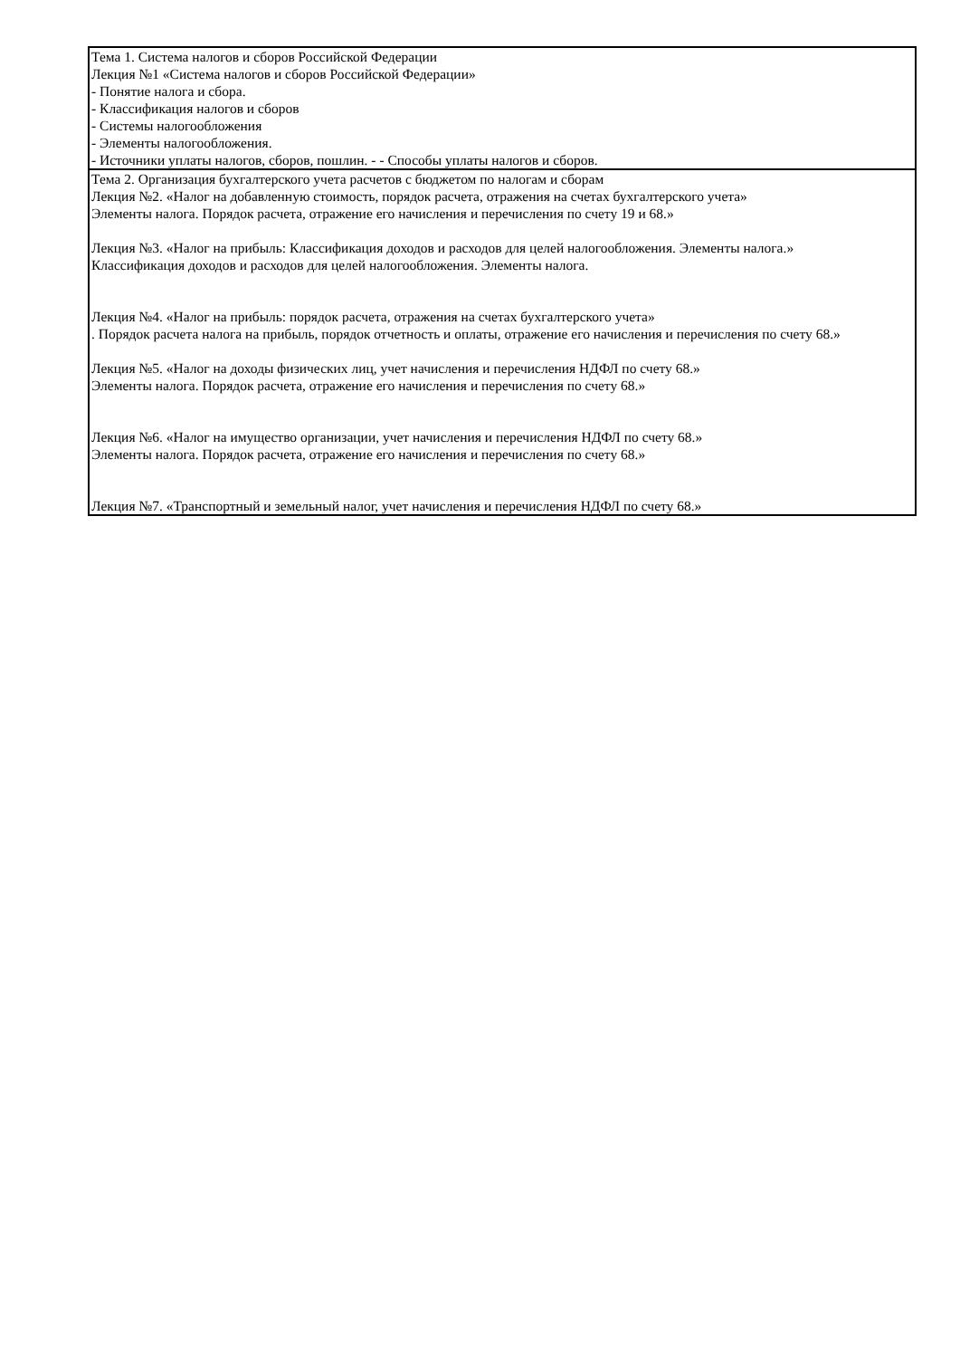| Тема 1. Система налогов и сборов Российской Федерации Лекция №1 «Система налогов и сборов Российской Федерации» - Понятие налога и сбора. - Классификация налогов и сборов - Системы налогообложения - Элементы налогообложения. - Источники уплаты налогов, сборов, пошлин. - - Способы уплаты налогов и сборов. |
| Тема 2. Организация бухгалтерского учета расчетов с бюджетом по налогам и сборам Лекция №2. «Налог на добавленную стоимость, порядок расчета, отражения на счетах бухгалтерского учета» Элементы налога. Порядок расчета, отражение его начисления и перечисления по счету 19 и 68.» Лекция №3. «Налог на прибыль: Классификация доходов и расходов для целей налогообложения. Элементы налога.» Классификация доходов и расходов для целей налогообложения. Элементы налога. Лекция №4. «Налог на прибыль: порядок расчета, отражения на счетах бухгалтерского учета» . Порядок расчета налога на прибыль, порядок отчетность и оплаты, отражение его начисления и перечисления по счету 68.» Лекция №5. «Налог на доходы физических лиц, учет начисления и перечисления НДФЛ по счету 68.» Элементы налога. Порядок расчета, отражение его начисления и перечисления по счету 68.» Лекция №6. «Налог на имущество организации, учет начисления и перечисления НДФЛ по счету 68.» Элементы налога. Порядок расчета, отражение его начисления и перечисления по счету 68.» Лекция №7. «Транспортный и земельный налог, учет начисления и перечисления НДФЛ по счету 68.» |